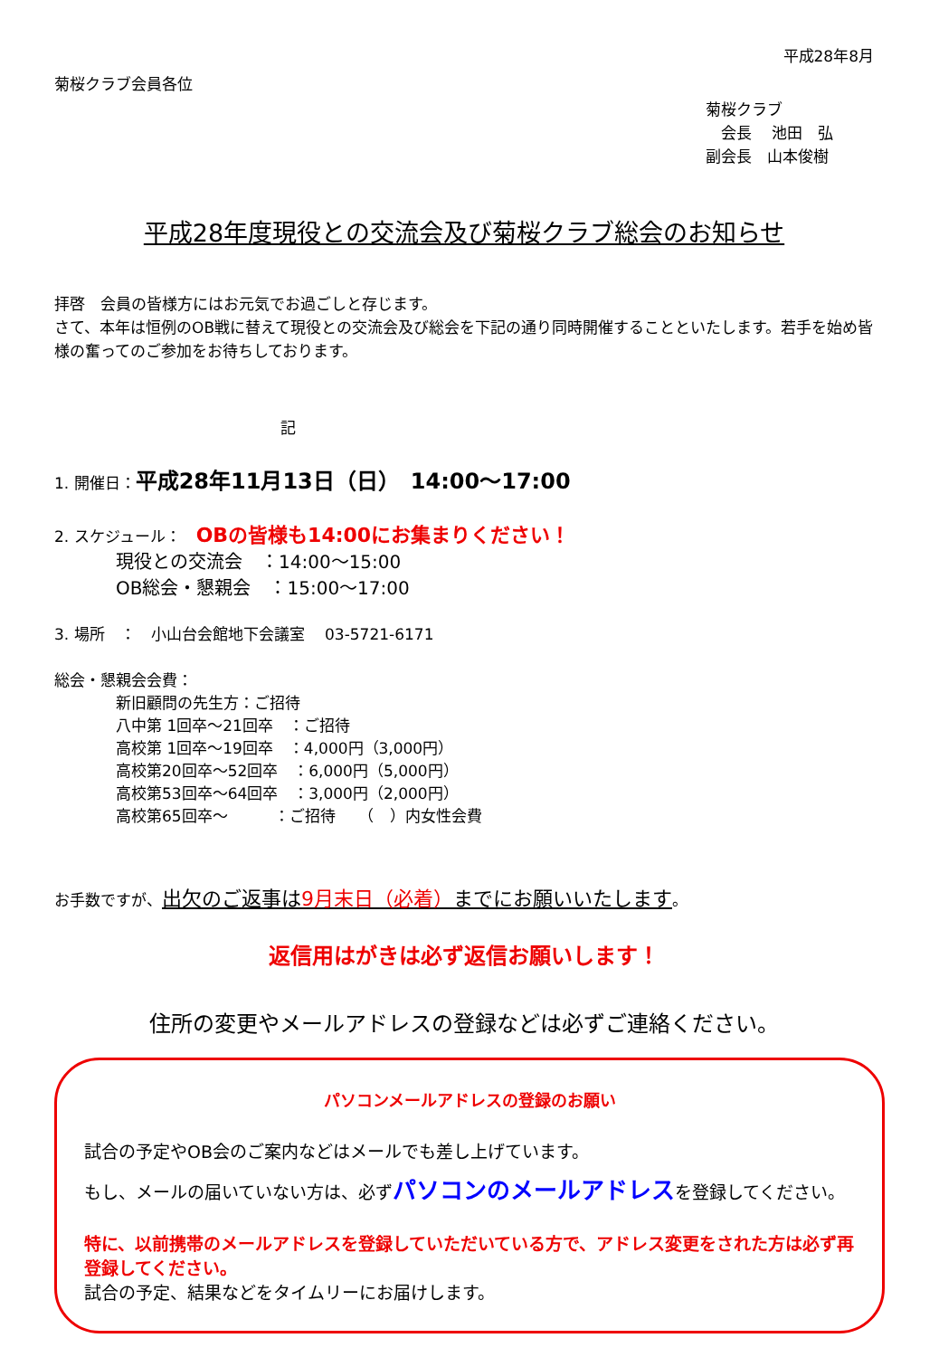平成28年8月
菊桜クラブ会員各位
菊桜クラブ
　会長　 池田　弘
副会長　山本俊樹
平成28年度現役との交流会及び菊桜クラブ総会のお知らせ
拝啓　会員の皆様方にはお元気でお過ごしと存じます。
さて、本年は恒例のOB戦に替えて現役との交流会及び総会を下記の通り同時開催することといたします。若手を始め皆様の奮ってのご参加をお待ちしております。
記
1. 開催日：平成28年11月13日（日）　14:00〜17:00
2. スケジュール：　OBの皆様も14:00にお集まりください！
現役との交流会　：14:00〜15:00
OB総会・懇親会　：15:00〜17:00
3. 場所　：　小山台会館地下会議室　 03-5721-6171
総会・懇親会会費：
新旧顧問の先生方：ご招待
八中第 1回卒〜21回卒　：ご招待
高校第 1回卒〜19回卒　：4,000円（3,000円）
高校第20回卒〜52回卒　：6,000円（5,000円）
高校第53回卒〜64回卒　：3,000円（2,000円）
高校第65回卒〜　　　：ご招待　　（　）内女性会費
お手数ですが、出欠のご返事は9月末日（必着）までにお願いいたします。
返信用はがきは必ず返信お願いします！
住所の変更やメールアドレスの登録などは必ずご連絡ください。
パソコンメールアドレスの登録のお願い
試合の予定やOB会のご案内などはメールでも差し上げています。
もし、メールの届いていない方は、必ずパソコンのメールアドレスを登録してください。
特に、以前携帯のメールアドレスを登録していただいている方で、アドレス変更をされた方は必ず再登録してください。
試合の予定、結果などをタイムリーにお届けします。